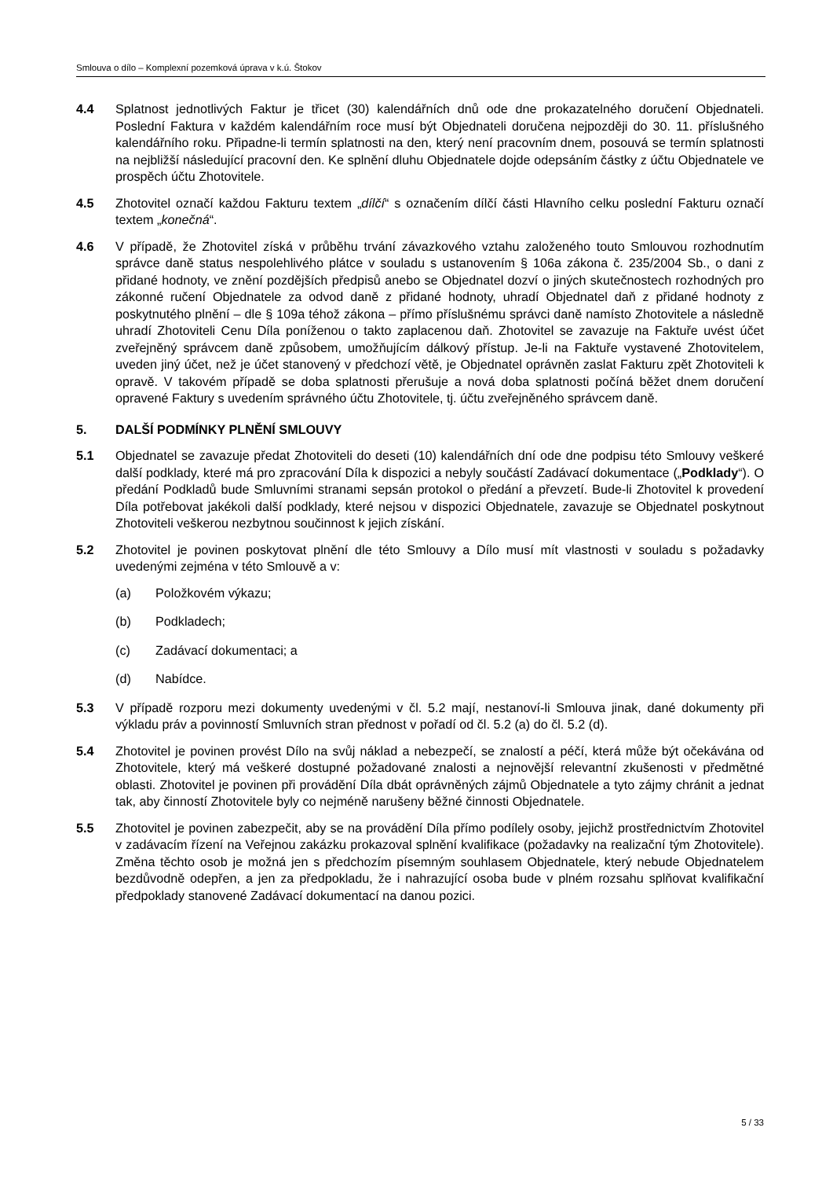Smlouva o dílo – Komplexní pozemková úprava v k.ú. Štokov
4.4 Splatnost jednotlivých Faktur je třicet (30) kalendářních dnů ode dne prokazatelného doručení Objednateli. Poslední Faktura v každém kalendářním roce musí být Objednateli doručena nejpozději do 30. 11. příslušného kalendářního roku. Připadne-li termín splatnosti na den, který není pracovním dnem, posouvá se termín splatnosti na nejbližší následující pracovní den. Ke splnění dluhu Objednatele dojde odepsáním částky z účtu Objednatele ve prospěch účtu Zhotovitele.
4.5 Zhotovitel označí každou Fakturu textem „dílčí“ s označením dílčí části Hlavního celku poslední Fakturu označí textem „konečná“.
4.6 V případě, že Zhotovitel získá v průběhu trvání závazkového vztahu založeného touto Smlouvou rozhodnutím správce daně status nespolehlivého plátce v souladu s ustanovením § 106a zákona č. 235/2004 Sb., o dani z přidané hodnoty, ve znění pozdějších předpisů anebo se Objednatel dozví o jiných skutečnostech rozhodných pro zákonné ručení Objednatele za odvod daně z přidané hodnoty, uhradí Objednatel daň z přidané hodnoty z poskytnutého plnění – dle § 109a téhož zákona – přímo příslušnému správci daně namísto Zhotovitele a následně uhradí Zhotoviteli Cenu Díla poníženou o takto zaplacenou daň. Zhotovitel se zavazuje na Faktuře uvést účet zveřejněný správcem daně způsobem, umožňujícím dálkový přístup. Je-li na Faktuře vystavené Zhotovitelem, uveden jiný účet, než je účet stanovený v předchozí větě, je Objednatel oprávněn zaslat Fakturu zpět Zhotoviteli k opravě. V takovém případě se doba splatnosti přerušuje a nová doba splatnosti počíná běžet dnem doručení opravené Faktury s uvedením správného účtu Zhotovitele, tj. účtu zveřejněného správcem daně.
5. DALŠÍ PODMÍNKY PLNĚNÍ SMLOUVY
5.1 Objednatel se zavazuje předat Zhotoviteli do deseti (10) kalendářních dní ode dne podpisu této Smlouvy veškeré další podklady, které má pro zpracování Díla k dispozici a nebyly součástí Zadávací dokumentace („Podklady“). O předání Podkladů bude Smluvními stranami sepsán protokol o předání a převzetí. Bude-li Zhotovitel k provedení Díla potřebovat jakékoli další podklady, které nejsou v dispozici Objednatele, zavazuje se Objednatel poskytnout Zhotoviteli veškerou nezbytnou součinnost k jejich získání.
5.2 Zhotovitel je povinen poskytovat plnění dle této Smlouvy a Dílo musí mít vlastnosti v souladu s požadavky uvedenými zejména v této Smlouvě a v:
(a) Položkovém výkazu;
(b) Podkladech;
(c) Zadávací dokumentaci; a
(d) Nabídce.
5.3 V případě rozporu mezi dokumenty uvedenými v čl. 5.2 mají, nestanoví-li Smlouva jinak, dané dokumenty při výkladu práv a povinností Smluvních stran přednost v pořadí od čl. 5.2 (a) do čl. 5.2 (d).
5.4 Zhotovitel je povinen provést Dílo na svůj náklad a nebezpečí, se znalostí a péčí, která může být očekávána od Zhotovitele, který má veškeré dostupné požadované znalosti a nejnovější relevantní zkušenosti v předmětné oblasti. Zhotovitel je povinen při provádění Díla dbát oprávněných zájmů Objednatele a tyto zájmy chránit a jednat tak, aby činností Zhotovitele byly co nejméně narušeny běžné činnosti Objednatele.
5.5 Zhotovitel je povinen zabezpečit, aby se na provádění Díla přímo podílely osoby, jejichž prostřednictvím Zhotovitel v zadávacím řízení na Veřejnou zakázku prokazoval splnění kvalifikace (požadavky na realizační tým Zhotovitele). Změna těchto osob je možná jen s předchozím písemným souhlasem Objednatele, který nebude Objednatelem bezdůvodně odepřen, a jen za předpokladu, že i nahrazující osoba bude v plném rozsahu splňovat kvalifikační předpoklady stanovené Zadávací dokumentací na danou pozici.
5 / 33